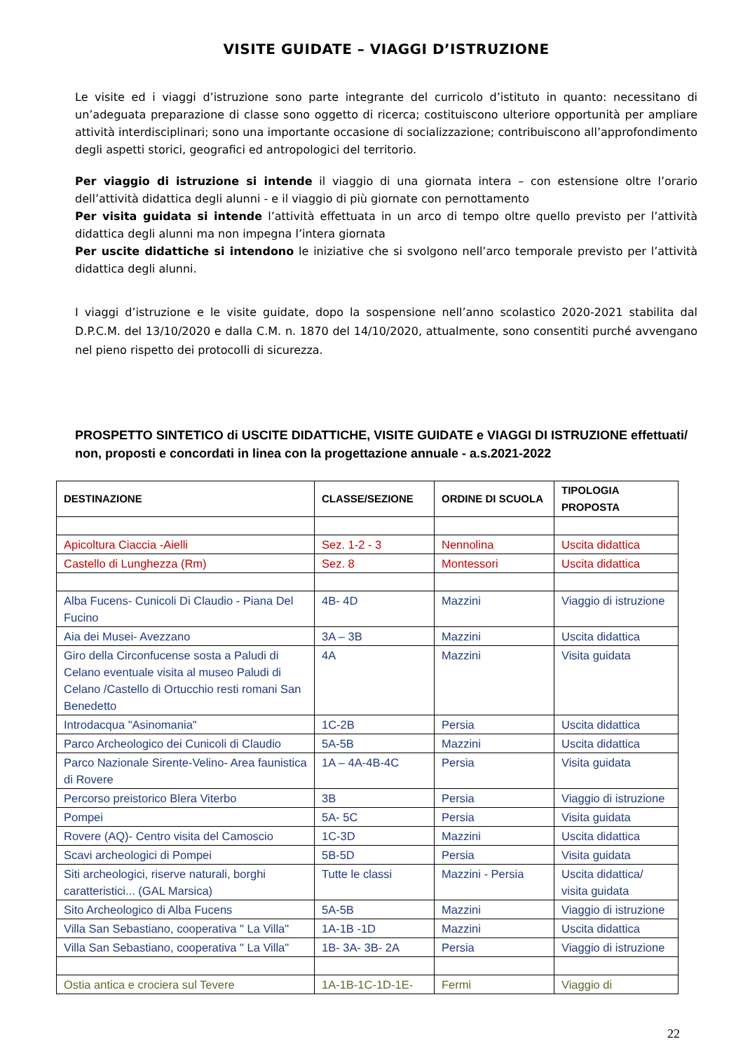VISITE GUIDATE – VIAGGI D’ISTRUZIONE
Le visite ed i viaggi d’istruzione sono parte integrante del curricolo d’istituto in quanto: necessitano di un’adeguata preparazione di classe sono oggetto di ricerca; costituiscono ulteriore opportunità per ampliare attività interdisciplinari; sono una importante occasione di socializzazione; contribuiscono all’approfondimento degli aspetti storici, geografici ed antropologici del territorio.
Per viaggio di istruzione si intende il viaggio di una giornata intera – con estensione oltre l’orario dell’attività didattica degli alunni - e il viaggio di più giornate con pernottamento
Per visita guidata si intende l’attività effettuata in un arco di tempo oltre quello previsto per l’attività didattica degli alunni ma non impegna l’intera giornata
Per uscite didattiche si intendono le iniziative che si svolgono nell’arco temporale previsto per l’attività didattica degli alunni.
I viaggi d’istruzione e le visite guidate, dopo la sospensione nell’anno scolastico 2020-2021 stabilita dal D.P.C.M. del 13/10/2020 e dalla C.M. n. 1870 del 14/10/2020, attualmente, sono consentiti purché avvengano nel pieno rispetto dei protocolli di sicurezza.
PROSPETTO SINTETICO di USCITE DIDATTICHE, VISITE GUIDATE e VIAGGI DI ISTRUZIONE effettuati/ non, proposti e concordati in linea con la progettazione annuale - a.s.2021-2022
| DESTINAZIONE | CLASSE/SEZIONE | ORDINE DI SCUOLA | TIPOLOGIA PROPOSTA |
| --- | --- | --- | --- |
| Apicoltura Ciaccia -Aielli | Sez. 1-2 - 3 | Nennolina | Uscita didattica |
| Castello di Lunghezza (Rm) | Sez. 8 | Montessori | Uscita didattica |
| Alba Fucens- Cunicoli Di Claudio - Piana Del Fucino | 4B- 4D | Mazzini | Viaggio di istruzione |
| Aia dei Musei- Avezzano | 3A – 3B | Mazzini | Uscita didattica |
| Giro della Circonfucense sosta a Paludi di Celano eventuale visita al museo Paludi di Celano /Castello di Ortucchio resti romani San Benedetto | 4A | Mazzini | Visita guidata |
| Introdacqua "Asinomania" | 1C-2B | Persia | Uscita didattica |
| Parco Archeologico dei Cunicoli di Claudio | 5A-5B | Mazzini | Uscita didattica |
| Parco Nazionale Sirente-Velino- Area faunistica di Rovere | 1A – 4A-4B-4C | Persia | Visita guidata |
| Percorso preistorico Blera Viterbo | 3B | Persia | Viaggio di istruzione |
| Pompei | 5A- 5C | Persia | Visita guidata |
| Rovere (AQ)- Centro visita del Camoscio | 1C-3D | Mazzini | Uscita didattica |
| Scavi archeologici di Pompei | 5B-5D | Persia | Visita guidata |
| Siti archeologici, riserve naturali, borghi caratteristici... (GAL Marsica) | Tutte le classi | Mazzini - Persia | Uscita didattica/ visita guidata |
| Sito Archeologico di Alba Fucens | 5A-5B | Mazzini | Viaggio di istruzione |
| Villa San Sebastiano, cooperativa " La Villa" | 1A-1B -1D | Mazzini | Uscita didattica |
| Villa San Sebastiano, cooperativa " La Villa" | 1B- 3A- 3B- 2A | Persia | Viaggio di istruzione |
| Ostia antica e crociera sul Tevere | 1A-1B-1C-1D-1E- | Fermi | Viaggio di |
22